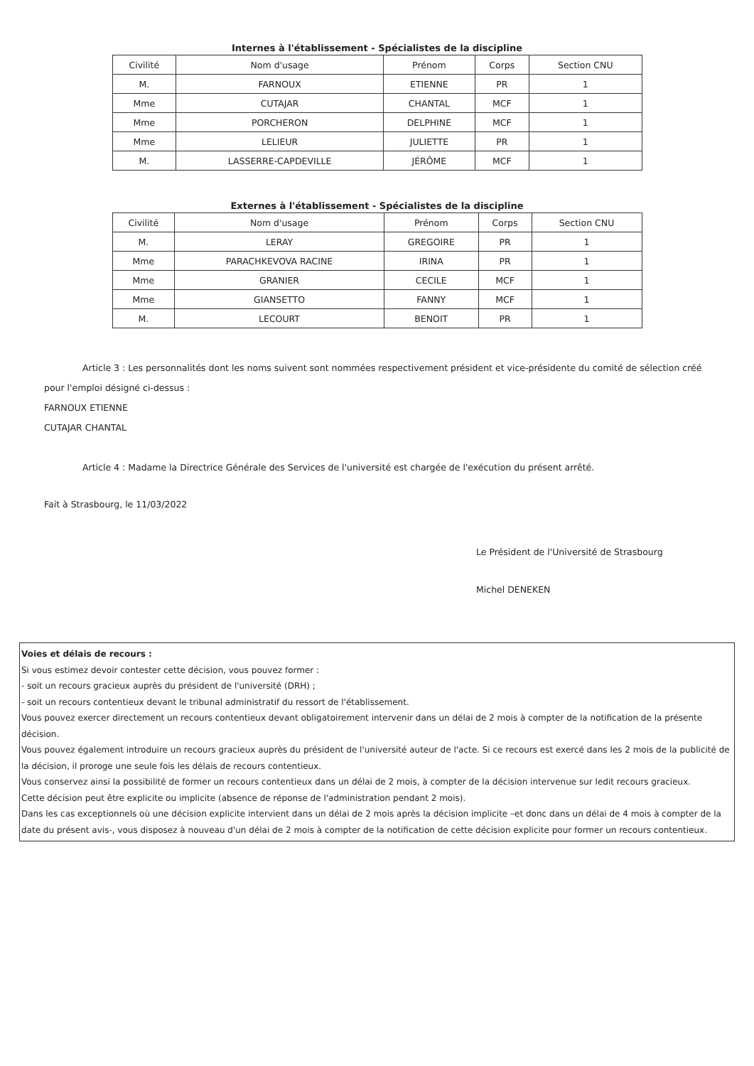Internes à l'établissement - Spécialistes de la discipline
| Civilité | Nom d'usage | Prénom | Corps | Section CNU |
| --- | --- | --- | --- | --- |
| M. | FARNOUX | ETIENNE | PR | 1 |
| Mme | CUTAJAR | CHANTAL | MCF | 1 |
| Mme | PORCHERON | DELPHINE | MCF | 1 |
| Mme | LELIEUR | JULIETTE | PR | 1 |
| M. | LASSERRE-CAPDEVILLE | JÉRÔME | MCF | 1 |
Externes à l'établissement - Spécialistes de la discipline
| Civilité | Nom d'usage | Prénom | Corps | Section CNU |
| --- | --- | --- | --- | --- |
| M. | LERAY | GREGOIRE | PR | 1 |
| Mme | PARACHKEVOVA RACINE | IRINA | PR | 1 |
| Mme | GRANIER | CECILE | MCF | 1 |
| Mme | GIANSETTO | FANNY | MCF | 1 |
| M. | LECOURT | BENOIT | PR | 1 |
Article 3 : Les personnalités dont les noms suivent sont nommées respectivement président et vice-présidente du comité de sélection créé pour l'emploi désigné ci-dessus :
FARNOUX ETIENNE
CUTAJAR CHANTAL
Article 4 : Madame la Directrice Générale des Services de l'université est chargée de l'exécution du présent arrêté.
Fait à Strasbourg, le 11/03/2022
Le Président de l'Université de Strasbourg
Michel DENEKEN
Voies et délais de recours :
Si vous estimez devoir contester cette décision, vous pouvez former :
- soit un recours gracieux auprès du président de l'université (DRH) ;
- soit un recours contentieux devant le tribunal administratif du ressort de l'établissement.
Vous pouvez exercer directement un recours contentieux devant obligatoirement intervenir dans un délai de 2 mois à compter de la notification de la présente décision.
Vous pouvez également introduire un recours gracieux auprès du président de l'université auteur de l'acte. Si ce recours est exercé dans les 2 mois de la publicité de la décision, il proroge une seule fois les délais de recours contentieux.
Vous conservez ainsi la possibilité de former un recours contentieux dans un délai de 2 mois, à compter de la décision intervenue sur ledit recours gracieux.
Cette décision peut être explicite ou implicite (absence de réponse de l'administration pendant 2 mois).
Dans les cas exceptionnels où une décision explicite intervient dans un délai de 2 mois après la décision implicite –et donc dans un délai de 4 mois à compter de la date du présent avis-, vous disposez à nouveau d'un délai de 2 mois à compter de la notification de cette décision explicite pour former un recours contentieux.